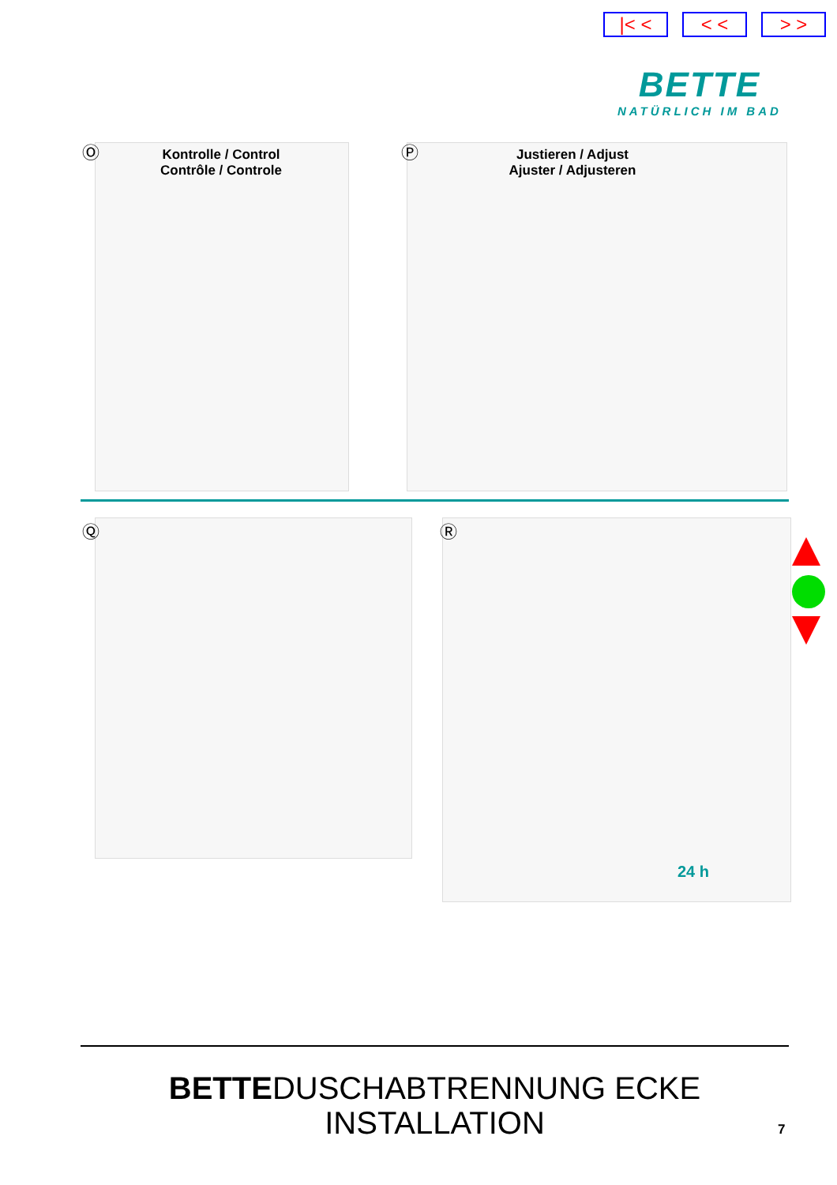|< < < < > >
BETTE
NATÜRLICH IM BAD
Ⓞ
Kontrolle / Control
Contrôle / Controle
Ⓟ
Justieren / Adjust
Ajuster / Adjusteren
Ⓠ Ⓡ
24 h
BETTEDUSCHABTRENNUNG ECKE
INSTALLATION
7